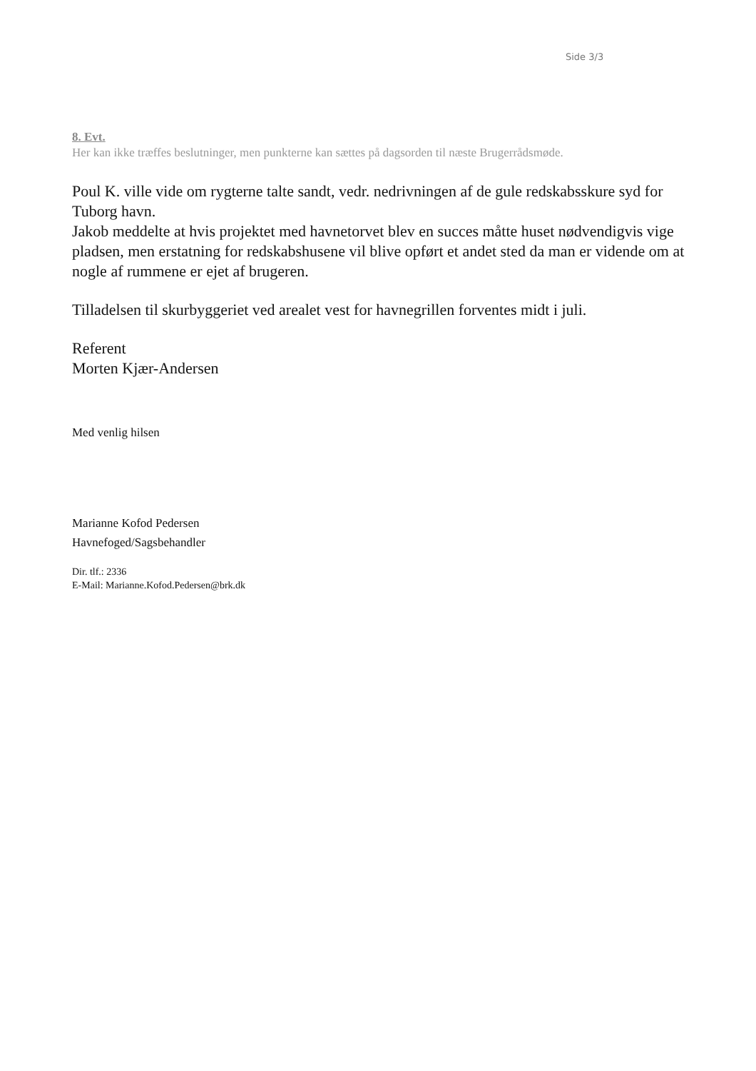Side 3/3
8. Evt.
Her kan ikke træffes beslutninger, men punkterne kan sættes på dagsorden til næste Brugerrådsmøde.
Poul K. ville vide om rygterne talte sandt, vedr. nedrivningen af de gule redskabsskure syd for Tuborg havn.
Jakob meddelte at hvis projektet med havnetorvet blev en succes måtte huset nødvendigvis vige pladsen, men erstatning for redskabshusene vil blive opført et andet sted da man er vidende om at nogle af rummene er ejet af brugeren.
Tilladelsen til skurbyggeriet ved arealet vest for havnegrillen forventes midt i juli.
Referent
Morten Kjær-Andersen
Med venlig hilsen
Marianne Kofod Pedersen
Havnefoged/Sagsbehandler
Dir. tlf.: 2336
E-Mail: Marianne.Kofod.Pedersen@brk.dk